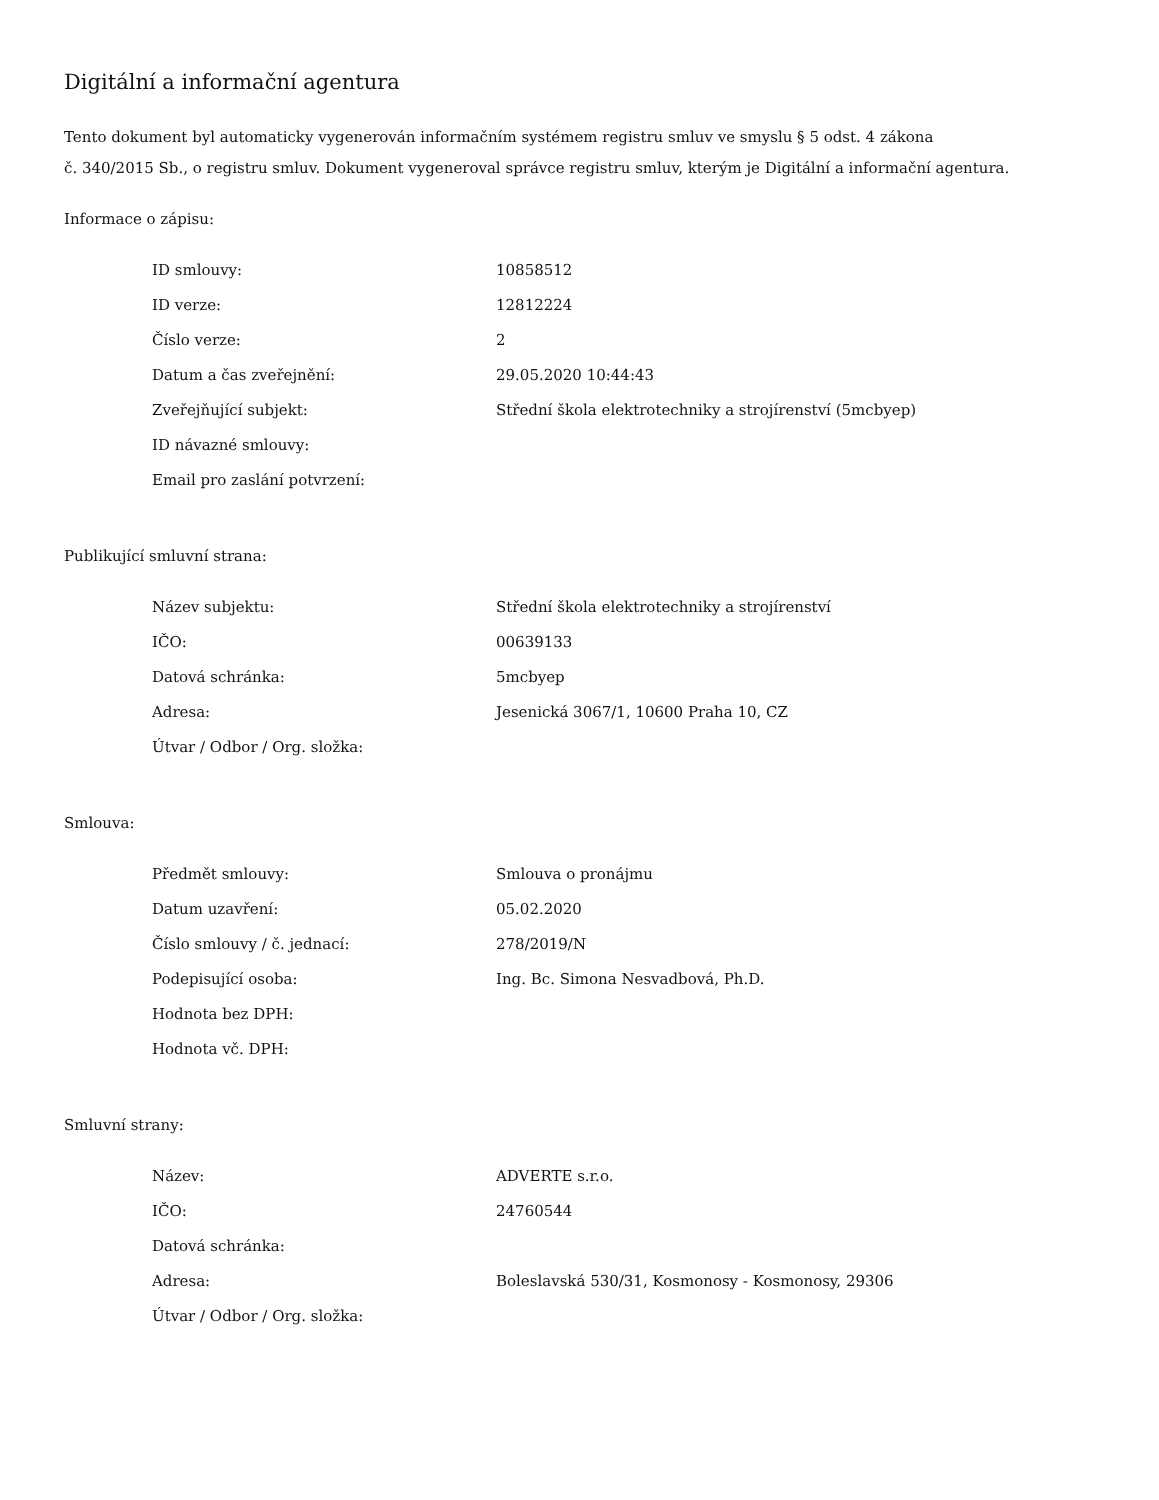Digitální a informační agentura
Tento dokument byl automaticky vygenerován informačním systémem registru smluv ve smyslu § 5 odst. 4 zákona
č. 340/2015 Sb., o registru smluv. Dokument vygeneroval správce registru smluv, kterým je Digitální a informační agentura.
Informace o zápisu:
| ID smlouvy: | 10858512 |
| ID verze: | 12812224 |
| Číslo verze: | 2 |
| Datum a čas zveřejnění: | 29.05.2020 10:44:43 |
| Zveřejňující subjekt: | Střední škola elektrotechniky a strojírenství (5mcbyep) |
| ID návazné smlouvy: | |
| Email pro zaslání potvrzení: | |
Publikující smluvní strana:
| Název subjektu: | Střední škola elektrotechniky a strojírenství |
| IČO: | 00639133 |
| Datová schránka: | 5mcbyep |
| Adresa: | Jesenická 3067/1, 10600 Praha 10, CZ |
| Útvar / Odbor / Org. složka: | |
Smlouva:
| Předmět smlouvy: | Smlouva o pronájmu |
| Datum uzavření: | 05.02.2020 |
| Číslo smlouvy / č. jednací: | 278/2019/N |
| Podepisující osoba: | Ing. Bc. Simona Nesvadbová, Ph.D. |
| Hodnota bez DPH: | |
| Hodnota vč. DPH: | |
Smluvní strany:
| Název: | ADVERTE s.r.o. |
| IČO: | 24760544 |
| Datová schránka: | |
| Adresa: | Boleslavská 530/31, Kosmonosy - Kosmonosy, 29306 |
| Útvar / Odbor / Org. složka: | |